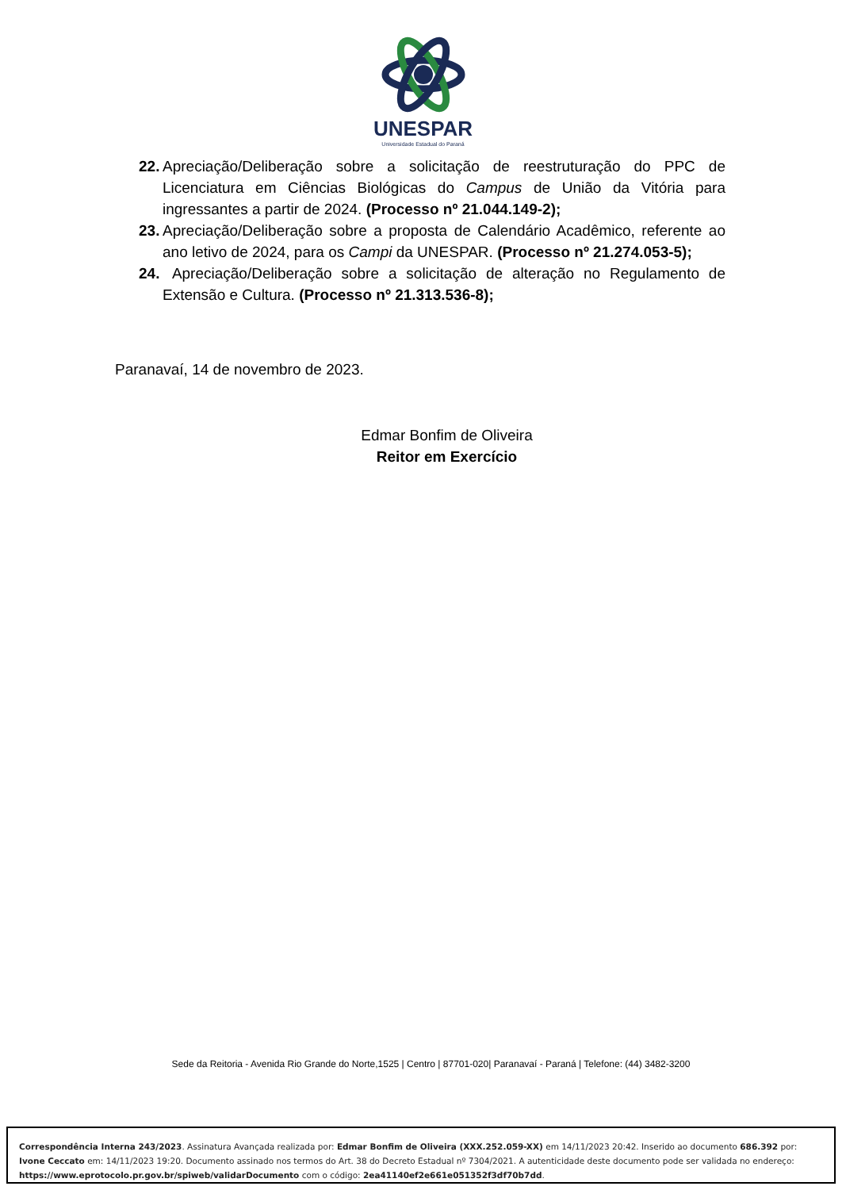UNESPAR
Universidade Estadual do Paraná
22. Apreciação/Deliberação sobre a solicitação de reestruturação do PPC de Licenciatura em Ciências Biológicas do Campus de União da Vitória para ingressantes a partir de 2024. (Processo nº 21.044.149-2);
23. Apreciação/Deliberação sobre a proposta de Calendário Acadêmico, referente ao ano letivo de 2024, para os Campi da UNESPAR. (Processo nº 21.274.053-5);
24. Apreciação/Deliberação sobre a solicitação de alteração no Regulamento de Extensão e Cultura. (Processo nº 21.313.536-8);
Paranavaí, 14 de novembro de 2023.
Edmar Bonfim de Oliveira
Reitor em Exercício
Sede da Reitoria - Avenida Rio Grande do Norte,1525 | Centro | 87701-020| Paranavaí - Paraná | Telefone: (44) 3482-3200
Correspondência Interna 243/2023. Assinatura Avançada realizada por: Edmar Bonfim de Oliveira (XXX.252.059-XX) em 14/11/2023 20:42. Inserido ao documento 686.392 por: Ivone Ceccato em: 14/11/2023 19:20. Documento assinado nos termos do Art. 38 do Decreto Estadual nº 7304/2021. A autenticidade deste documento pode ser validada no endereço: https://www.eprotocolo.pr.gov.br/spiweb/validarDocumento com o código: 2ea41140ef2e661e051352f3df70b7dd.